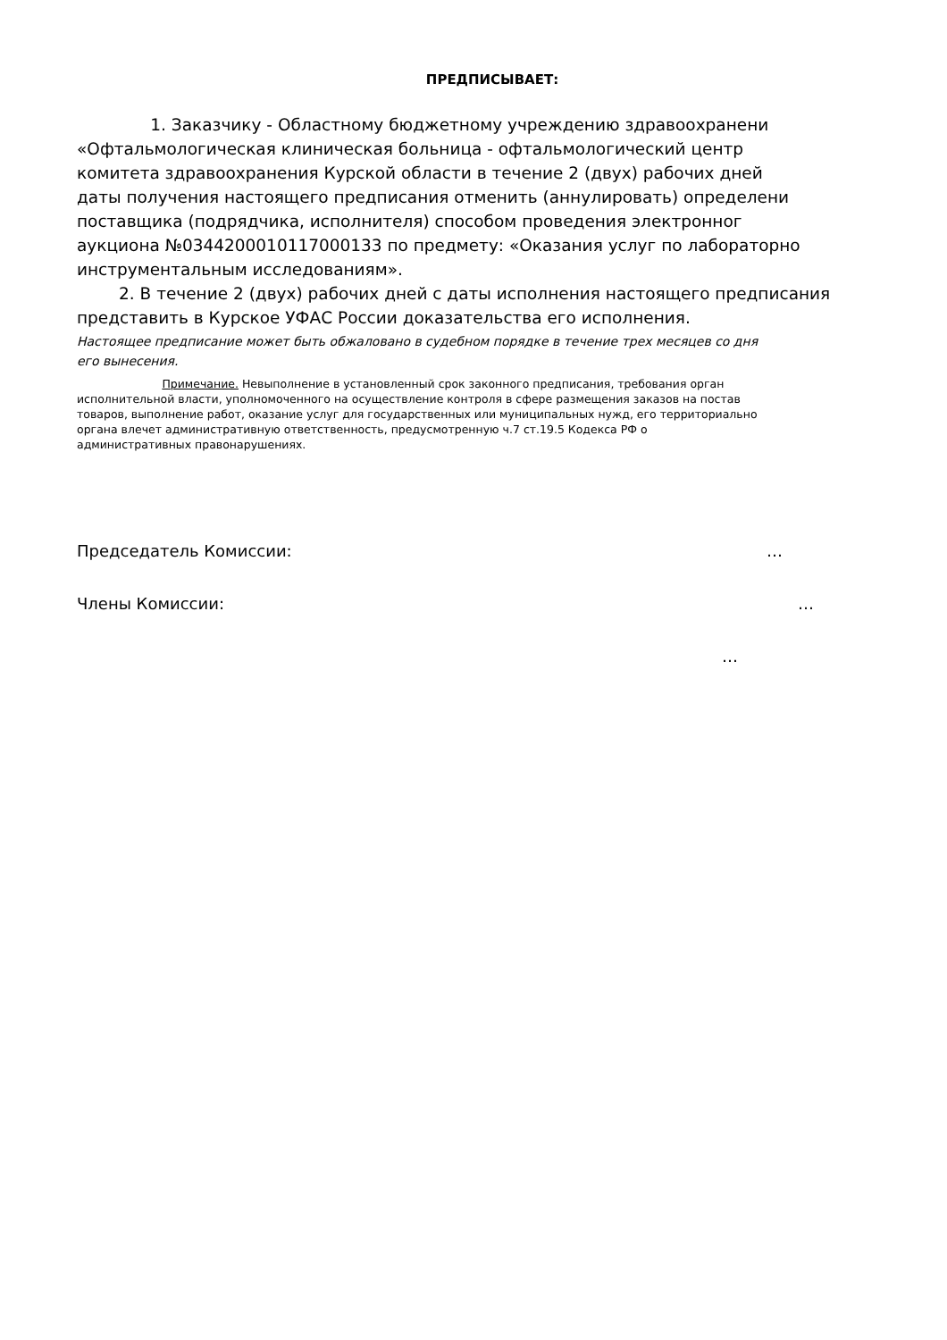ПРЕДПИСЫВАЕТ:
1. Заказчику - Областному бюджетному учреждению здравоохранени
«Офтальмологическая клиническая больница - офтальмологический центр
комитета здравоохранения Курской области в течение 2 (двух) рабочих дней
даты получения настоящего предписания отменить (аннулировать) определени
поставщика (подрядчика, исполнителя) способом проведения электронног
аукциона №0344200010117000133 по предмету: «Оказания услуг по лабораторно
инструментальным исследованиям».
2. В течение 2 (двух) рабочих дней с даты исполнения настоящего предписания
представить в Курское УФАС России доказательства его исполнения.
Настоящее предписание может быть обжаловано в судебном порядке в течение трех месяцев со дня
его вынесения.
Примечание. Невыполнение в установленный срок законного предписания, требования орган
исполнительной власти, уполномоченного на осуществление контроля в сфере размещения заказов на постав
товаров, выполнение работ, оказание услуг для государственных или муниципальных нужд, его территориально
органа влечет административную ответственность, предусмотренную ч.7 ст.19.5 Кодекса РФ о
административных правонарушениях.
Председатель Комиссии: …
Члены Комиссии: …
…